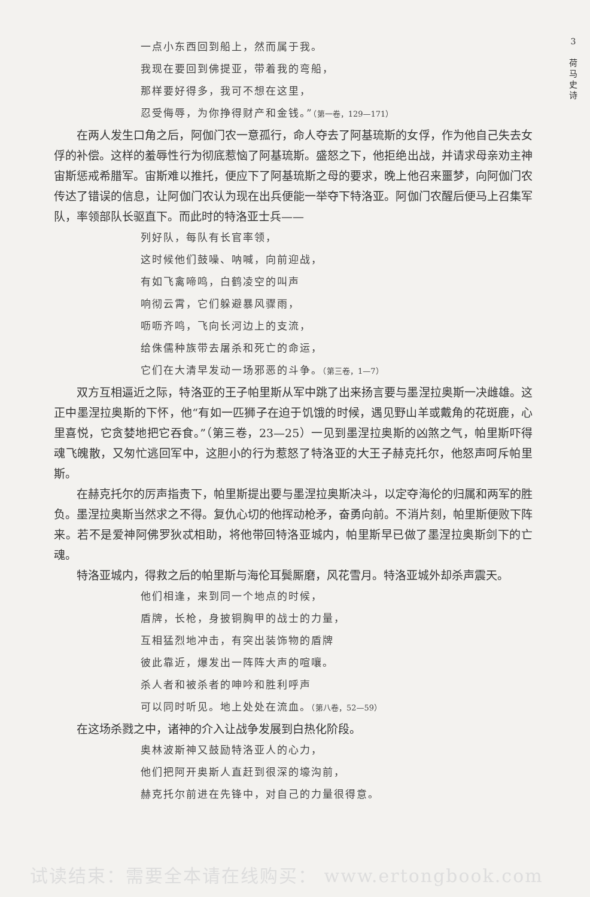3
荷
马
史
诗
一点小东西回到船上，然而属于我。
我现在要回到佛提亚，带着我的弯船，
那样要好得多，我可不想在这里，
忍受侮辱，为你挣得财产和金钱。”（第一卷，129—171）
在两人发生口角之后，阿伽门农一意孤行，命人夺去了阿基琉斯的女俘，作为他自己失去女俘的补偿。这样的羞辱性行为彻底惹恼了阿基琉斯。盛怒之下，他拒绝出战，并请求母亲劝主神宙斯惩戒希腊军。宙斯难以推托，便应下了阿基琉斯之母的要求，晚上他召来噩梦，向阿伽门农传达了错误的信息，让阿伽门农认为现在出兵便能一举夺下特洛亚。阿伽门农醒后便马上召集军队，率领部队长驱直下。而此时的特洛亚士兵——
列好队，每队有长官率领，
这时候他们鼓噪、呐喊，向前迎战，
有如飞禽啼鸣，白鹤凌空的叫声
响彻云霄，它们躲避暴风骤雨，
呖呖齐鸣，飞向长河边上的支流，
给侏儒种族带去屠杀和死亡的命运，
它们在大清早发动一场邪恶的斗争。（第三卷，1—7）
双方互相逼近之际，特洛亚的王子帕里斯从军中跳了出来扬言要与墨涅拉奥斯一决雌雄。这正中墨涅拉奥斯的下怀，他“有如一匹狮子在迫于饥饿的时候，遇见野山羊或戴角的花斑鹿，心里喜悦，它贪婪地把它吞食。”（第三卷，23—25）一见到墨涅拉奥斯的凶煞之气，帕里斯吓得魂飞魄散，又匆忙逃回军中，这胆小的行为惹怒了特洛亚的大王子赫克托尔，他怒声呵斥帕里斯。
在赫克托尔的厉声指责下，帕里斯提出要与墨涅拉奥斯决斗，以定夺海伦的归属和两军的胜负。墨涅拉奥斯当然求之不得。复仇心切的他挥动枪矛，奋勇向前。不消片刻，帕里斯便败下阵来。若不是爱神阿佛罗狄忒相助，将他带回特洛亚城内，帕里斯早已做了墨涅拉奥斯剑下的亡魂。
特洛亚城内，得救之后的帕里斯与海伦耳鬓厮磨，风花雪月。特洛亚城外却杀声震天。
他们相逢，来到同一个地点的时候，
盾牌，长枪，身披铜胸甲的战士的力量，
互相猛烈地冲击，有突出装饰物的盾牌
彼此靠近，爆发出一阵阵大声的喧嚷。
杀人者和被杀者的呻吟和胜利呼声
可以同时听见。地上处处在流血。（第八卷，52—59）
在这场杀戮之中，诸神的介入让战争发展到白热化阶段。
奥林波斯神又鼓励特洛亚人的心力，
他们把阿开奥斯人直赶到很深的壕沟前，
赫克托尔前进在先锋中，对自己的力量很得意。
试读结束：需要全本请在线购买： www.ertongbook.com